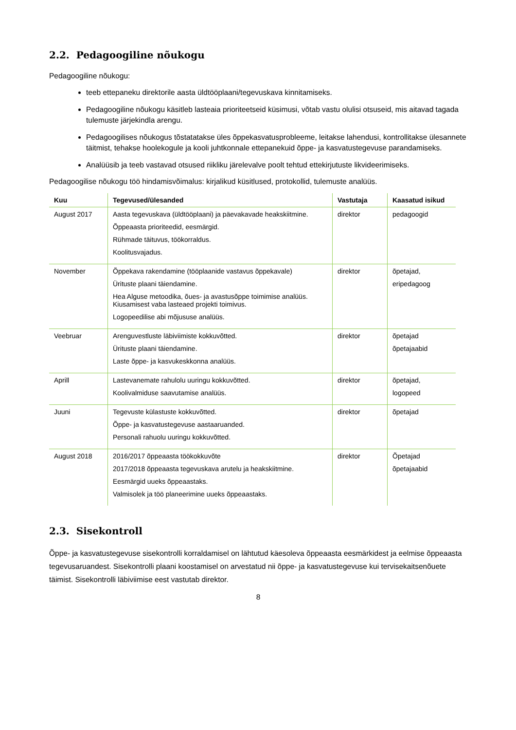2.2. Pedagoogiline nõukogu
Pedagoogiline nõukogu:
teeb ettepaneku direktorile aasta üldtööplaani/tegevuskava kinnitamiseks.
Pedagoogiline nõukogu käsitleb lasteaia prioriteetseid küsimusi, võtab vastu olulisi otsuseid, mis aitavad tagada tulemuste järjekindla arengu.
Pedagoogilises nõukogus tõstatatakse üles õppekasvatusprobleeme, leitakse lahendusi, kontrollitakse ülesannete täitmist, tehakse hoolekogule ja kooli juhtkonnale ettepanekuid õppe- ja kasvatustegevuse parandamiseks.
Analüüsib ja teeb vastavad otsused riikliku järelevalve poolt tehtud ettekirjutuste likvideerimiseks.
Pedagoogilise nõukogu töö hindamisvõimalus: kirjalikud küsitlused, protokollid, tulemuste analüüs.
| Kuu | Tegevused/ülesanded | Vastutaja | Kaasatud isikud |
| --- | --- | --- | --- |
| August 2017 | Aasta tegevuskava (üldtööplaani) ja päevakavade heakskiitmine. Õppeaasta prioriteedid, eesmärgid. Rühmade täituvus, töökorraldus. Koolitusvajadus. | direktor | pedagoogid |
| November | Õppekava rakendamine (tööplaanide vastavus õppekavale) Ürituste plaani täiendamine. Hea Alguse metoodika, õues- ja avastusõppe toimimise analüüs. Kiusamisest vaba lasteaed projekti toimivus. Logopeedilise abi mõjususe analüüs. | direktor | õpetajad, eripedagoog |
| Veebruar | Arenguvestluste läbiviimiste kokkuvõtted. Ürituste plaani täiendamine. Laste õppe- ja kasvukeskkonna analüüs. | direktor | õpetajad õpetajaabid |
| Aprill | Lastevanemate rahulolu uuringu kokkuvõtted. Koolivalmiduse saavutamise analüüs. | direktor | õpetajad, logopeed |
| Juuni | Tegevuste külastuste kokkuvõtted. Õppe- ja kasvatustegevuse aastaaruanded. Personali rahuolu uuringu kokkuvõtted. | direktor | õpetajad |
| August 2018 | 2016/2017 õppeaasta töökokkuvõte 2017/2018 õppeaasta tegevuskava arutelu ja heakskiitmine. Eesmärgid uueks õppeaastaks. Valmisolek ja töö planeerimine uueks õppeaastaks. | direktor | Õpetajad õpetajaabid |
2.3. Sisekontroll
Õppe- ja kasvatustegevuse sisekontrolli korraldamisel on lähtutud käesoleva õppeaasta eesmärkidest ja eelmise õppeaasta tegevusaruandest. Sisekontrolli plaani koostamisel on arvestatud nii õppe- ja kasvatustegevuse kui tervisekaitsenõuete täimist. Sisekontrolli läbiviimise eest vastutab direktor.
8